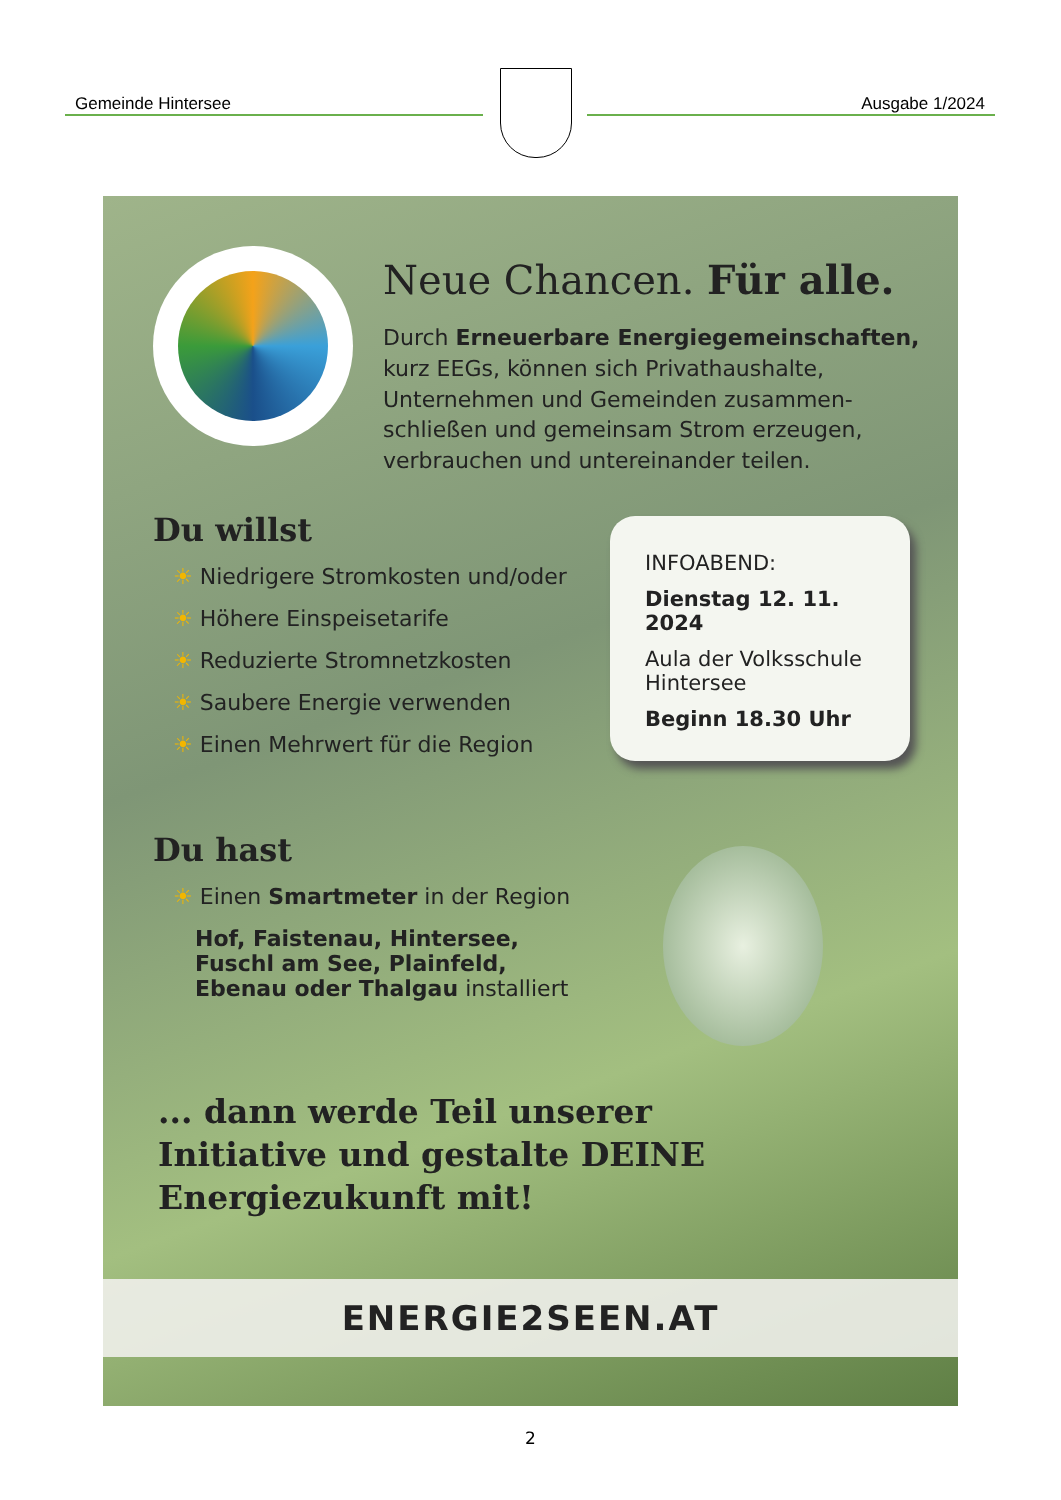Gemeinde Hintersee Ausgabe 1/2024
Neue Chancen. Für alle.
Durch Erneuerbare Energiegemeinschaften, kurz EEGs, können sich Privathaushalte, Unternehmen und Gemeinden zusammen-schließen und gemeinsam Strom erzeugen, verbrauchen und untereinander teilen.
Du willst
☀ Niedrigere Stromkosten und/oder
☀ Höhere Einspeisetarife
☀ Reduzierte Stromnetzkosten
☀ Saubere Energie verwenden
☀ Einen Mehrwert für die Region
INFOABEND:
Dienstag 12. 11. 2024
Aula der Volksschule Hintersee
Beginn 18.30 Uhr
Du hast
☀ Einen Smartmeter in der Region
Hof, Faistenau, Hintersee, Fuschl am See, Plainfeld, Ebenau oder Thalgau installiert
... dann werde Teil unserer
Initiative und gestalte DEINE
Energiezukunft mit!
ENERGIE2SEEN.AT
2